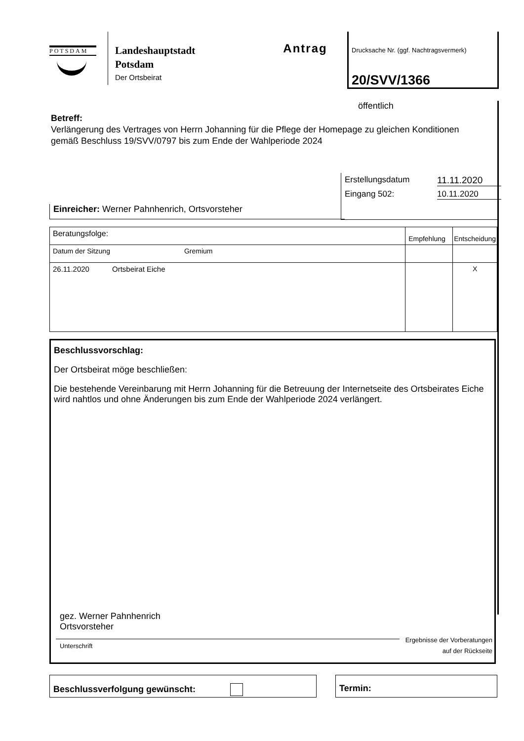POTSDAM
Landeshauptstadt
Potsdam
Der Ortsbeirat
Antrag
Drucksache Nr. (ggf. Nachtragsvermerk)
20/SVV/1366
öffentlich
Betreff:
Verlängerung des Vertrages von Herrn Johanning für die Pflege der Homepage zu gleichen Konditionen gemäß Beschluss 19/SVV/0797 bis zum Ende der Wahlperiode 2024
Erstellungsdatum 11.11.2020
Eingang 502: 10.11.2020
Einreicher: Werner Pahnhenrich, Ortsvorsteher
| Beratungsfolge: | Empfehlung | Entscheidung |
| Datum der Sitzung Gremium | | |
| 26.11.2020 Ortsbeirat Eiche | | X |
Beschlussvorschlag:
Der Ortsbeirat möge beschließen:
Die bestehende Vereinbarung mit Herrn Johanning für die Betreuung der Internetseite des Ortsbeirates Eiche wird nahtlos und ohne Änderungen bis zum Ende der Wahlperiode 2024 verlängert.
gez. Werner Pahnhenrich
Ortsvorsteher
Unterschrift
Ergebnisse der Vorberatungen
auf der Rückseite
Beschlussverfolgung gewünscht: Termin: